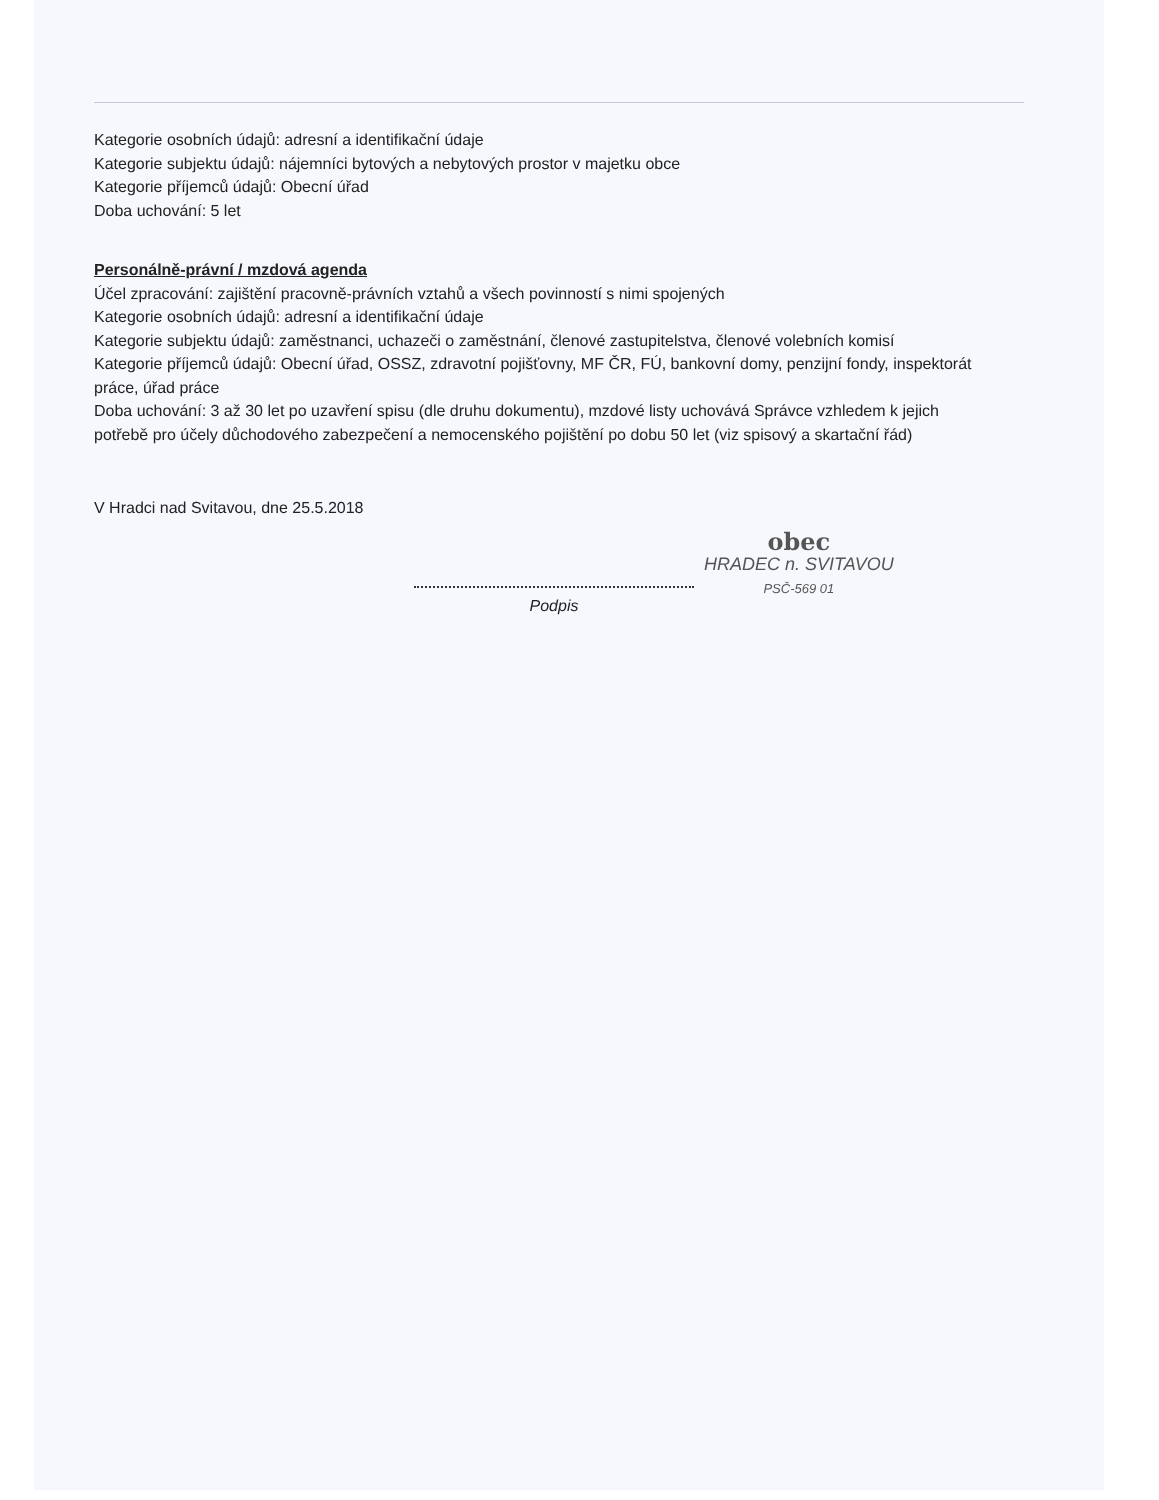Kategorie osobních údajů: adresní a identifikační údaje
Kategorie subjektu údajů: nájemníci bytových a nebytových prostor v majetku obce
Kategorie příjemců údajů: Obecní úřad
Doba uchování: 5 let
Personálně-právní / mzdová agenda
Účel zpracování: zajištění pracovně-právních vztahů a všech povinností s nimi spojených
Kategorie osobních údajů: adresní a identifikační údaje
Kategorie subjektu údajů: zaměstnanci, uchazeči o zaměstnání, členové zastupitelstva, členové volebních komisí
Kategorie příjemců údajů: Obecní úřad, OSSZ, zdravotní pojišťovny, MF ČR, FÚ, bankovní domy, penzijní fondy, inspektorát práce, úřad práce
Doba uchování: 3 až 30 let po uzavření spisu (dle druhu dokumentu), mzdové listy uchovává Správce vzhledem k jejich potřebě pro účely důchodového zabezpečení a nemocenského pojištění po dobu 50 let (viz spisový a skartační řád)
V Hradci nad Svitavou, dne 25.5.2018
Podpis
obec
HRADEC n. SVITAVOU
PSČ-569 01